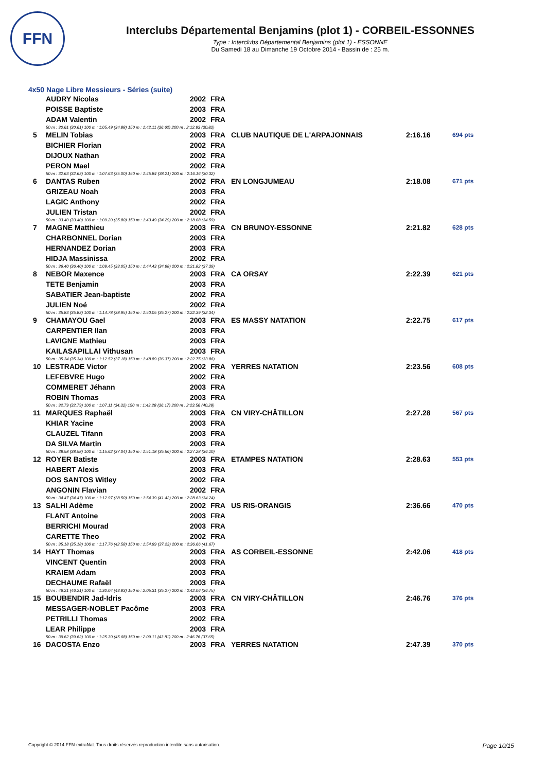FFN
Interclubs Départemental Benjamins (plot 1) - CORBEIL-ESSONNES
Type : Interclubs Départemental Benjamins (plot 1) - ESSONNE
Du Samedi 18 au Dimanche 19 Octobre 2014 - Bassin de : 25 m.
4x50 Nage Libre Messieurs - Séries (suite)
| | AUDRY Nicolas | 2002 | FRA | | | |
| | POISSE Baptiste | 2003 | FRA | | | |
| | ADAM Valentin | 2002 | FRA | | | |
| | 50 m : 30.61 (30.61) 100 m : 1:05.49 (34.88) 150 m : 1:42.11 (36.62) 200 m : 2:12.93 (30.82) | | | | | |
| 5 | MELIN Tobias | 2003 | FRA | CLUB NAUTIQUE DE L'ARPAJONNAIS | 2:16.16 | 694 pts |
| | BICHIER Florian | 2002 | FRA | | | |
| | DIJOUX Nathan | 2002 | FRA | | | |
| | PERON Mael | 2002 | FRA | | | |
| | 50 m : 32.63 (32.63) 100 m : 1:07.63 (35.00) 150 m : 1:45.84 (38.21) 200 m : 2:16.16 (30.32) | | | | | |
| 6 | DANTAS Ruben | 2002 | FRA | EN LONGJUMEAU | 2:18.08 | 671 pts |
| | GRIZEAU Noah | 2003 | FRA | | | |
| | LAGIC Anthony | 2002 | FRA | | | |
| | JULIEN Tristan | 2002 | FRA | | | |
| | 50 m : 33.40 (33.40) 100 m : 1:09.20 (35.80) 150 m : 1:43.49 (34.29) 200 m : 2:18.08 (34.59) | | | | | |
| 7 | MAGNE Matthieu | 2003 | FRA | CN BRUNOY-ESSONNE | 2:21.82 | 628 pts |
| | CHARBONNEL Dorian | 2003 | FRA | | | |
| | HERNANDEZ Dorian | 2003 | FRA | | | |
| | HIDJA Massinissa | 2002 | FRA | | | |
| | 50 m : 36.40 (36.40) 100 m : 1:09.45 (33.05) 150 m : 1:44.43 (34.98) 200 m : 2:21.82 (37.39) | | | | | |
| 8 | NEBOR Maxence | 2003 | FRA | CA ORSAY | 2:22.39 | 621 pts |
| | TETE Benjamin | 2003 | FRA | | | |
| | SABATIER Jean-baptiste | 2002 | FRA | | | |
| | JULIEN Noé | 2002 | FRA | | | |
| | 50 m : 35.83 (35.83) 100 m : 1:14.78 (38.95) 150 m : 1:50.05 (35.27) 200 m : 2:22.39 (32.34) | | | | | |
| 9 | CHAMAYOU Gael | 2003 | FRA | ES MASSY NATATION | 2:22.75 | 617 pts |
| | CARPENTIER Ilan | 2003 | FRA | | | |
| | LAVIGNE Mathieu | 2003 | FRA | | | |
| | KAILASAPILLAI Vithusan | 2003 | FRA | | | |
| | 50 m : 35.34 (35.34) 100 m : 1:12.52 (37.18) 150 m : 1:48.89 (36.37) 200 m : 2:22.75 (33.86) | | | | | |
| 10 | LESTRADE Victor | 2002 | FRA | YERRES NATATION | 2:23.56 | 608 pts |
| | LEFEBVRE Hugo | 2002 | FRA | | | |
| | COMMERET Jéhann | 2003 | FRA | | | |
| | ROBIN Thomas | 2003 | FRA | | | |
| | 50 m : 32.79 (32.79) 100 m : 1:07.11 (34.32) 150 m : 1:43.28 (36.17) 200 m : 2:23.56 (40.28) | | | | | |
| 11 | MARQUES Raphaël | 2003 | FRA | CN VIRY-CHÂTILLON | 2:27.28 | 567 pts |
| | KHIAR Yacine | 2003 | FRA | | | |
| | CLAUZEL Tifann | 2003 | FRA | | | |
| | DA SILVA Martin | 2003 | FRA | | | |
| | 50 m : 38.58 (38.58) 100 m : 1:15.62 (37.04) 150 m : 1:51.18 (35.56) 200 m : 2:27.28 (36.10) | | | | | |
| 12 | ROYER Batiste | 2003 | FRA | ETAMPES NATATION | 2:28.63 | 553 pts |
| | HABERT Alexis | 2003 | FRA | | | |
| | DOS SANTOS Witley | 2002 | FRA | | | |
| | ANGONIN Flavian | 2002 | FRA | | | |
| | 50 m : 34.47 (34.47) 100 m : 1:12.97 (38.50) 150 m : 1:54.39 (41.42) 200 m : 2:28.63 (34.24) | | | | | |
| 13 | SALHI Adème | 2002 | FRA | US RIS-ORANGIS | 2:36.66 | 470 pts |
| | FLANT Antoine | 2003 | FRA | | | |
| | BERRICHI Mourad | 2003 | FRA | | | |
| | CARETTE Theo | 2002 | FRA | | | |
| | 50 m : 35.18 (35.18) 100 m : 1:17.76 (42.58) 150 m : 1:54.99 (37.23) 200 m : 2:36.66 (41.67) | | | | | |
| 14 | HAYT Thomas | 2003 | FRA | AS CORBEIL-ESSONNE | 2:42.06 | 418 pts |
| | VINCENT Quentin | 2003 | FRA | | | |
| | KRAIEM Adam | 2003 | FRA | | | |
| | DECHAUME Rafaël | 2003 | FRA | | | |
| | 50 m : 46.21 (46.21) 100 m : 1:30.04 (43.83) 150 m : 2:05.31 (35.27) 200 m : 2:42.06 (36.75) | | | | | |
| 15 | BOUBENDIR Jad-Idris | 2003 | FRA | CN VIRY-CHÂTILLON | 2:46.76 | 376 pts |
| | MESSAGER-NOBLET Pacôme | 2003 | FRA | | | |
| | PETRILLI Thomas | 2002 | FRA | | | |
| | LEAR Philippe | 2003 | FRA | | | |
| | 50 m : 39.62 (39.62) 100 m : 1:25.30 (45.68) 150 m : 2:09.11 (43.81) 200 m : 2:46.76 (37.65) | | | | | |
| 16 | DACOSTA Enzo | 2003 | FRA | YERRES NATATION | 2:47.39 | 370 pts |
Copyright © 2014 FFN-extraNat. Tous droits réservés reproduction interdite sans autorisation. Page 10/15